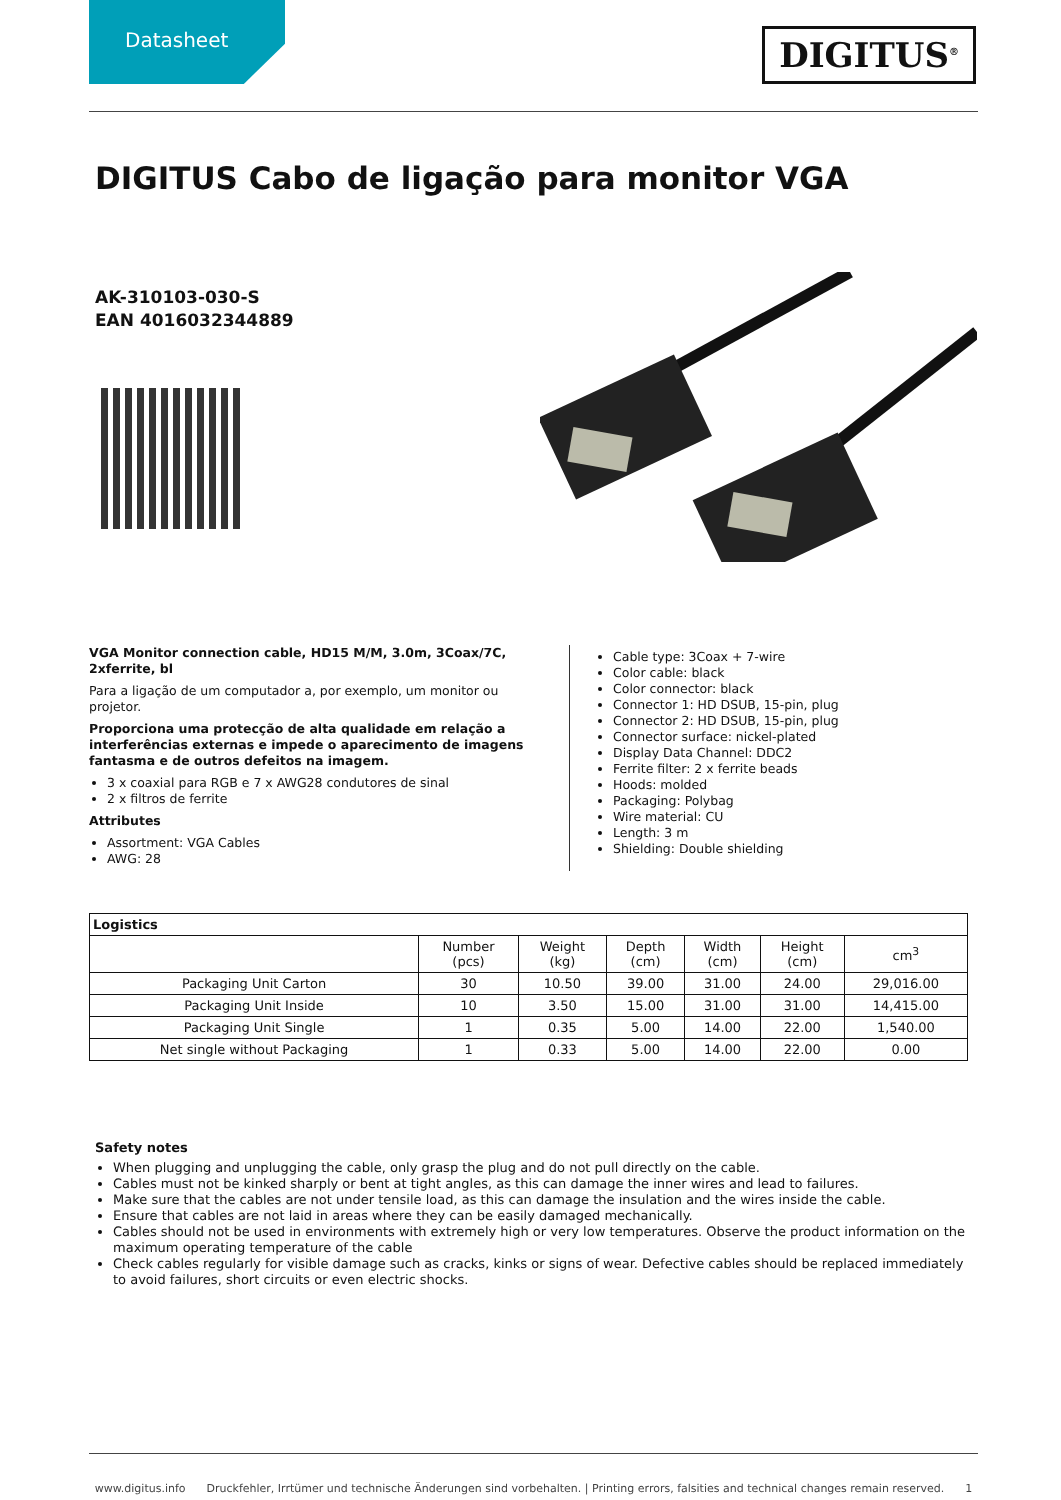Datasheet
DIGITUS<sup>®</sup>
DIGITUS Cabo de ligação para monitor VGA
AK-310103-030-S
EAN 4016032344889
VGA Monitor connection cable, HD15 M/M, 3.0m, 3Coax/7C, 2xferrite, bl
Para a ligação de um computador a, por exemplo, um monitor ou projetor.
Proporciona uma protecção de alta qualidade em relação a interferências externas e impede o aparecimento de imagens fantasma e de outros defeitos na imagem.
3 x coaxial para RGB e 7 x AWG28 condutores de sinal
2 x filtros de ferrite
Attributes
Assortment: VGA Cables
AWG: 28
Cable type: 3Coax + 7-wire
Color cable: black
Color connector: black
Connector 1: HD DSUB, 15-pin, plug
Connector 2: HD DSUB, 15-pin, plug
Connector surface: nickel-plated
Display Data Channel: DDC2
Ferrite filter: 2 x ferrite beads
Hoods: molded
Packaging: Polybag
Wire material: CU
Length: 3 m
Shielding: Double shielding
| Logistics | | | | | | |
| --- | --- | --- | --- | --- | --- | --- |
| | Number (pcs) | Weight (kg) | Depth (cm) | Width (cm) | Height (cm) | cm<sup>3</sup> |
| Packaging Unit Carton | 30 | 10.50 | 39.00 | 31.00 | 24.00 | 29,016.00 |
| Packaging Unit Inside | 10 | 3.50 | 15.00 | 31.00 | 31.00 | 14,415.00 |
| Packaging Unit Single | 1 | 0.35 | 5.00 | 14.00 | 22.00 | 1,540.00 |
| Net single without Packaging | 1 | 0.33 | 5.00 | 14.00 | 22.00 | 0.00 |
Safety notes
When plugging and unplugging the cable, only grasp the plug and do not pull directly on the cable.
Cables must not be kinked sharply or bent at tight angles, as this can damage the inner wires and lead to failures.
Make sure that the cables are not under tensile load, as this can damage the insulation and the wires inside the cable.
Ensure that cables are not laid in areas where they can be easily damaged mechanically.
Cables should not be used in environments with extremely high or very low temperatures. Observe the product information on the maximum operating temperature of the cable
Check cables regularly for visible damage such as cracks, kinks or signs of wear. Defective cables should be replaced immediately to avoid failures, short circuits or even electric shocks.
www.digitus.info Druckfehler, Irrtümer und technische Änderungen sind vorbehalten. | Printing errors, falsities and technical changes remain reserved. 1